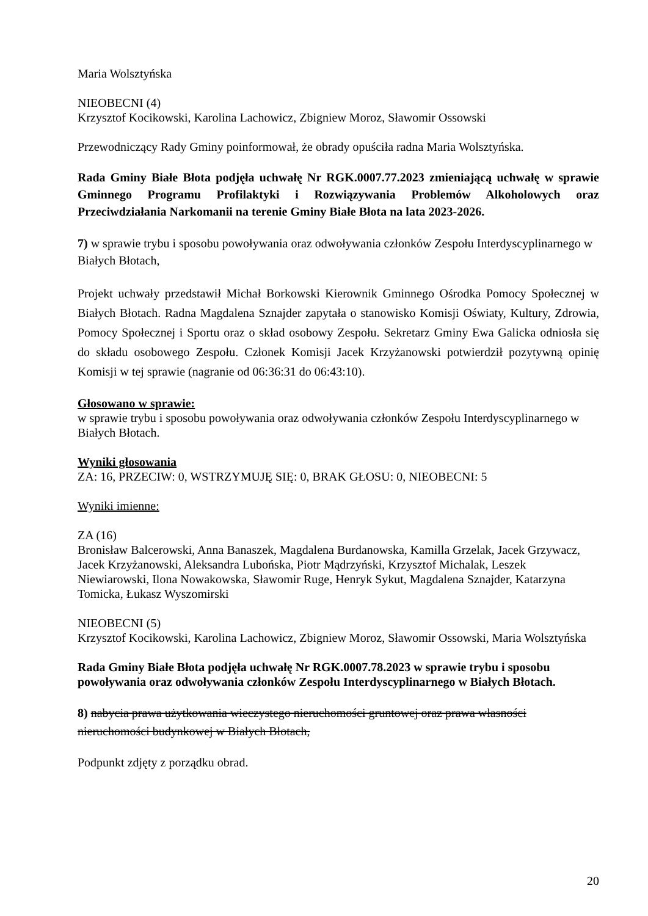Maria Wolsztyńska
NIEOBECNI (4)
Krzysztof Kocikowski, Karolina Lachowicz, Zbigniew Moroz, Sławomir Ossowski
Przewodniczący Rady Gminy poinformował, że obrady opuściła radna Maria Wolsztyńska.
Rada Gminy Białe Błota podjęła uchwałę Nr RGK.0007.77.2023 zmieniającą uchwałę w sprawie Gminnego Programu Profilaktyki i Rozwiązywania Problemów Alkoholowych oraz Przeciwdziałania Narkomanii na terenie Gminy Białe Błota na lata 2023-2026.
7) w sprawie trybu i sposobu powoływania oraz odwoływania członków Zespołu Interdyscyplinarnego w Białych Błotach,
Projekt uchwały przedstawił Michał Borkowski Kierownik Gminnego Ośrodka Pomocy Społecznej w Białych Błotach. Radna Magdalena Sznajder zapytała o stanowisko Komisji Oświaty, Kultury, Zdrowia, Pomocy Społecznej i Sportu oraz o skład osobowy Zespołu. Sekretarz Gminy Ewa Galicka odniosła się do składu osobowego Zespołu. Członek Komisji Jacek Krzyżanowski potwierdził pozytywną opinię Komisji w tej sprawie (nagranie od 06:36:31 do 06:43:10).
Głosowano w sprawie:
w sprawie trybu i sposobu powoływania oraz odwoływania członków Zespołu Interdyscyplinarnego w Białych Błotach.
Wyniki głosowania
ZA: 16, PRZECIW: 0, WSTRZYMUJĘ SIĘ: 0, BRAK GŁOSU: 0, NIEOBECNI: 5
Wyniki imienne:
ZA (16)
Bronisław Balcerowski, Anna Banaszek, Magdalena Burdanowska, Kamilla Grzelak, Jacek Grzywacz, Jacek Krzyżanowski, Aleksandra Lubońska, Piotr Mądrzyński, Krzysztof Michalak, Leszek Niewiarowski, Ilona Nowakowska, Sławomir Ruge, Henryk Sykut, Magdalena Sznajder, Katarzyna Tomicka, Łukasz Wyszomirski
NIEOBECNI (5)
Krzysztof Kocikowski, Karolina Lachowicz, Zbigniew Moroz, Sławomir Ossowski, Maria Wolsztyńska
Rada Gminy Białe Błota podjęła uchwałę Nr RGK.0007.78.2023 w sprawie trybu i sposobu powoływania oraz odwoływania członków Zespołu Interdyscyplinarnego w Białych Błotach.
8) nabycia prawa użytkowania wieczystego nieruchomości gruntowej oraz prawa własności nieruchomości budynkowej w Białych Błotach,
Podpunkt zdjęty z porządku obrad.
20